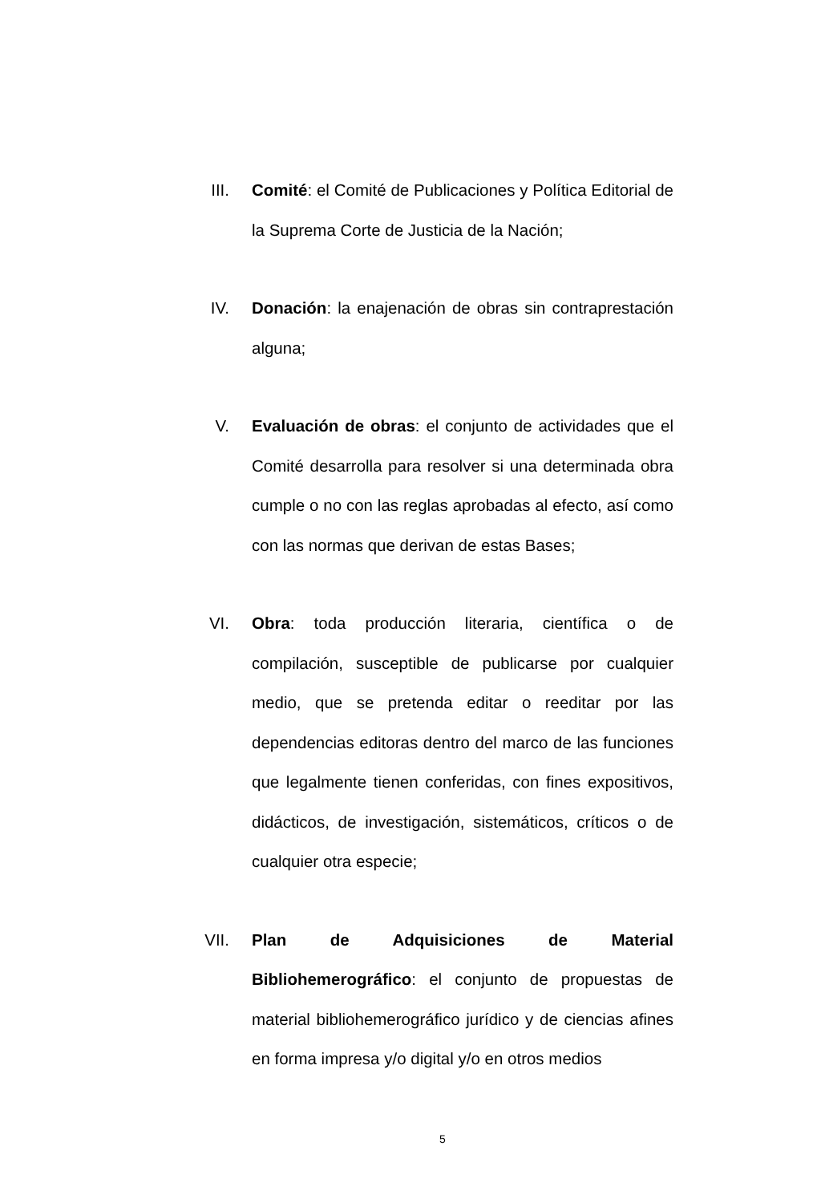III.
Comité: el Comité de Publicaciones y Política Editorial de la Suprema Corte de Justicia de la Nación;
IV.
Donación: la enajenación de obras sin contraprestación alguna;
V. Evaluación de obras: el conjunto de actividades que el Comité desarrolla para resolver si una determinada obra cumple o no con las reglas aprobadas al efecto, así como con las normas que derivan de estas Bases;
VI.
Obra: toda producción literaria, científica o de compilación, susceptible de publicarse por cualquier medio, que se pretenda editar o reeditar por las dependencias editoras dentro del marco de las funciones que legalmente tienen conferidas, con fines expositivos, didácticos, de investigación, sistemáticos, críticos o de cualquier otra especie;
VII.
Plan de Adquisiciones de Material Bibliohemerográfico: el conjunto de propuestas de material bibliohemerográfico jurídico y de ciencias afines en forma impresa y/o digital y/o en otros medios
5